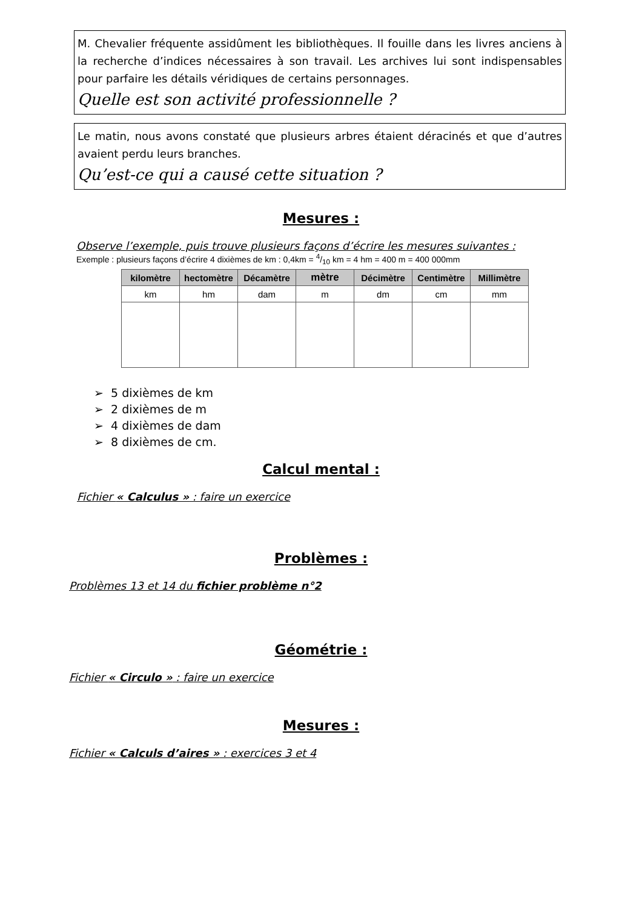M. Chevalier fréquente assidûment les bibliothèques. Il fouille dans les livres anciens à la recherche d’indices nécessaires à son travail. Les archives lui sont indispensables pour parfaire les détails véridiques de certains personnages.
Quelle est son activité professionnelle ?
Le matin, nous avons constaté que plusieurs arbres étaient déracinés et que d’autres avaient perdu leurs branches.
Qu’est-ce qui a causé cette situation ?
Mesures :
Observe l’exemple, puis trouve plusieurs façons d’écrire les mesures suivantes :
Exemple : plusieurs façons d’écrire 4 dixièmes de km : 0,4km = 4/10 km = 4 hm = 400 m = 400 000mm
| kilo mètre | hectomètre | Décamètre | mètre | Décimètre | Centimètre | Millimètre |
| --- | --- | --- | --- | --- | --- | --- |
| km | hm | dam | m | dm | cm | mm |
➢ 5 dixièmes de km
➢ 2 dixièmes de m
➢ 4 dixièmes de dam
➢ 8 dixièmes de cm.
Calcul mental :
Fichier « Calculus » : faire un exercice
Problèmes :
Problèmes 13 et 14 du fichier problème n°2
Géométrie :
Fichier « Circulo » : faire un exercice
Mesures :
Fichier « Calculs d’aires » : exercices 3 et 4